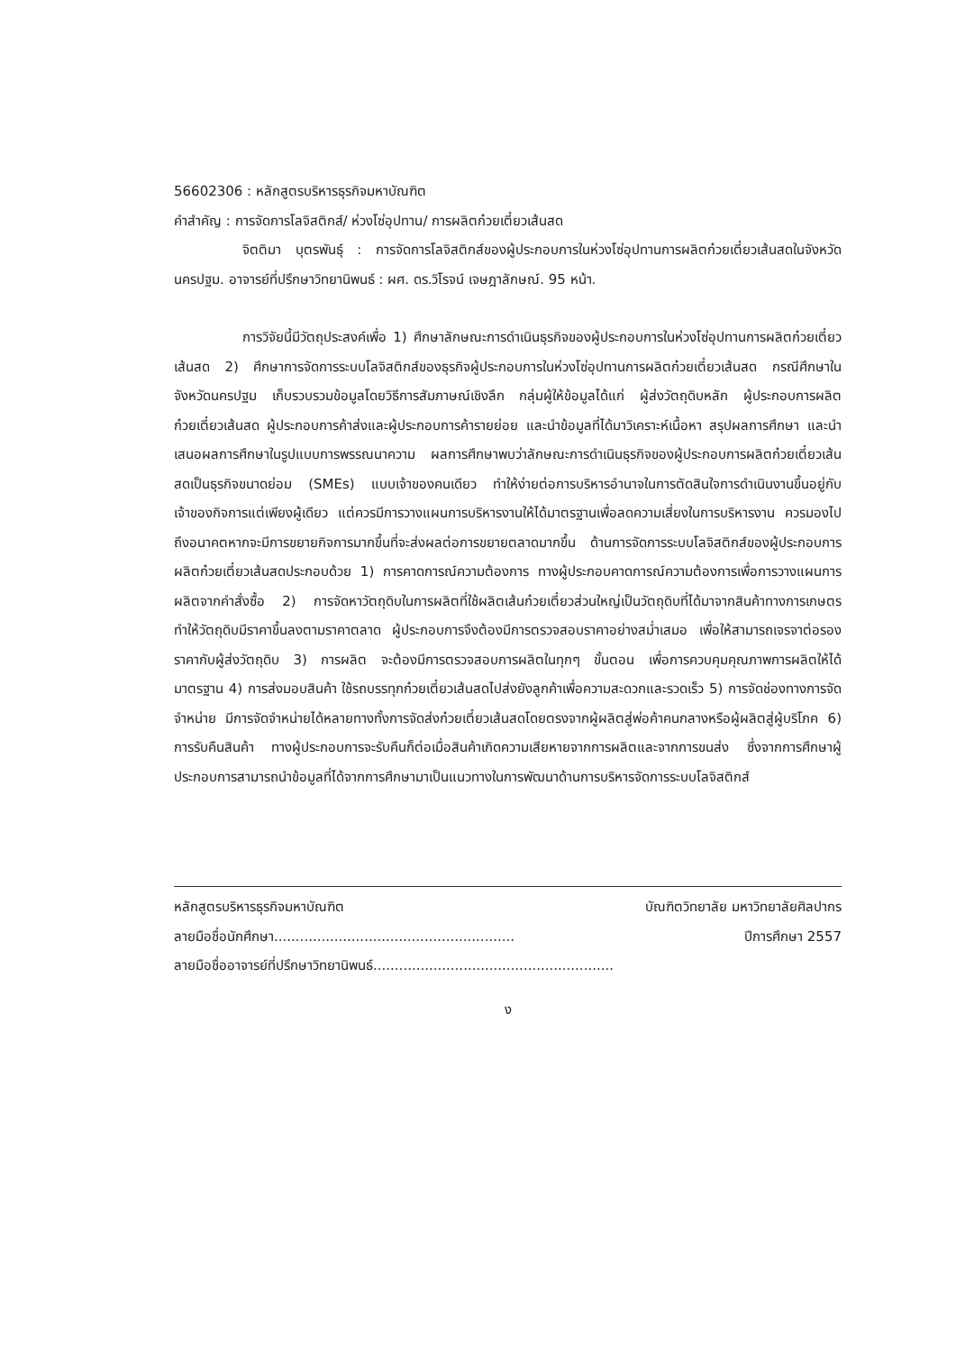56602306 : หลักสูตรบริหารธุรกิจมหาบัณฑิต
คำสำคัญ : การจัดการโลจิสติกส์/ ห่วงโซ่อุปทาน/ การผลิตก๋วยเตี๋ยวเส้นสด
จิตติมา บุตรพันธุ์ : การจัดการโลจิสติกส์ของผู้ประกอบการในห่วงโซ่อุปทานการผลิตก๋วยเตี๋ยวเส้นสดในจังหวัดนครปฐม. อาจารย์ที่ปรึกษาวิทยานิพนธ์ : ผศ. ดร.วิโรจน์ เจษฎาลักษณ์. 95 หน้า.
การวิจัยนี้มีวัตถุประสงค์เพื่อ 1) ศึกษาลักษณะการดำเนินธุรกิจของผู้ประกอบการในห่วงโซ่อุปทานการผลิตก๋วยเตี๋ยวเส้นสด 2) ศึกษาการจัดการระบบโลจิสติกส์ของธุรกิจผู้ประกอบการในห่วงโซ่อุปทานการผลิตก๋วยเตี๋ยวเส้นสด กรณีศึกษาในจังหวัดนครปฐม เก็บรวบรวมข้อมูลโดยวิธีการสัมภาษณ์เชิงลึก กลุ่มผู้ให้ข้อมูลได้แก่ ผู้ส่งวัตถุดิบหลัก ผู้ประกอบการผลิตก๋วยเตี๋ยวเส้นสด ผู้ประกอบการค้าส่งและผู้ประกอบการค้ารายย่อย และนำข้อมูลที่ได้มาวิเคราะห์เนื้อหา สรุปผลการศึกษา และนำเสนอผลการศึกษาในรูปแบบการพรรณนาความ ผลการศึกษาพบว่าลักษณะการดำเนินธุรกิจของผู้ประกอบการผลิตก๋วยเตี๋ยวเส้นสดเป็นธุรกิจขนาดย่อม (SMEs) แบบเจ้าของคนเดียว ทำให้ง่ายต่อการบริหารอำนาจในการตัดสินใจการดำเนินงานขึ้นอยู่กับเจ้าของกิจการแต่เพียงผู้เดียว แต่ควรมีการวางแผนการบริหารงานให้ได้มาตรฐานเพื่อลดความเสี่ยงในการบริหารงาน ควรมองไปถึงอนาคตหากจะมีการขยายกิจการมากขึ้นที่จะส่งผลต่อการขยายตลาดมากขึ้น ด้านการจัดการระบบโลจิสติกส์ของผู้ประกอบการผลิตก๋วยเตี๋ยวเส้นสดประกอบด้วย 1) การคาดการณ์ความต้องการ ทางผู้ประกอบคาดการณ์ความต้องการเพื่อการวางแผนการผลิตจากคำสั่งซื้อ 2) การจัดหาวัตถุดิบในการผลิตที่ใช้ผลิตเส้นก๋วยเตี๋ยวส่วนใหญ่เป็นวัตถุดิบที่ได้มาจากสินค้าทางการเกษตร ทำให้วัตถุดิบมีราคาขึ้นลงตามราคาตลาด ผู้ประกอบการจึงต้องมีการตรวจสอบราคาอย่างสม่ำเสมอ เพื่อให้สามารถเจรจาต่อรองราคากับผู้ส่งวัตถุดิบ 3) การผลิต จะต้องมีการตรวจสอบการผลิตในทุกๆ ขั้นตอน เพื่อการควบคุมคุณภาพการผลิตให้ได้มาตรฐาน 4) การส่งมอบสินค้า ใช้รถบรรทุกก๋วยเตี๋ยวเส้นสดไปส่งยังลูกค้าเพื่อความสะดวกและรวดเร็ว 5) การจัดช่องทางการจัดจำหน่าย มีการจัดจำหน่ายได้หลายทางทั้งการจัดส่งก๋วยเตี๋ยวเส้นสดโดยตรงจากผู้ผลิตสู่พ่อค้าคนกลางหรือผู้ผลิตสู่ผู้บริโภค 6) การรับคืนสินค้า ทางผู้ประกอบการจะรับคืนก็ต่อเมื่อสินค้าเกิดความเสียหายจากการผลิตและจากการขนส่ง ซึ่งจากการศึกษาผู้ประกอบการสามารถนำข้อมูลที่ได้จากการศึกษามาเป็นแนวทางในการพัฒนาด้านการบริหารจัดการระบบโลจิสติกส์
หลักสูตรบริหารธุรกิจมหาบัณฑิต บัณฑิตวิทยาลัย มหาวิทยาลัยศิลปากร
ลายมือชื่อนักศึกษา........................................................ ปีการศึกษา 2557
ลายมือชื่ออาจารย์ที่ปรึกษาวิทยานิพนธ์........................................................
ง